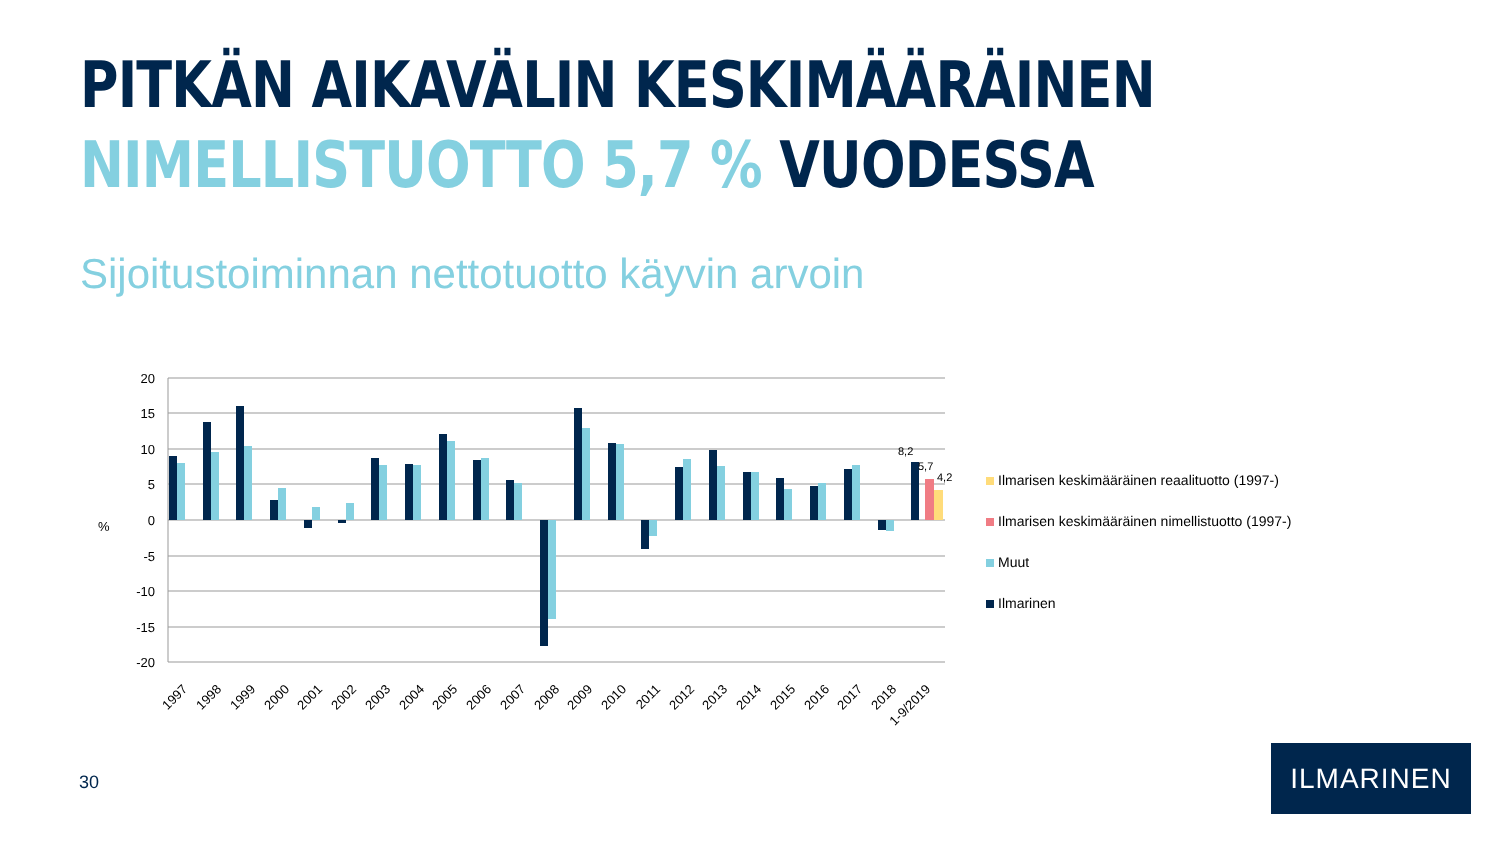PITKÄN AIKAVÄLIN KESKIMÄÄRÄINEN
NIMELLISTUOTTO 5,7 % VUODESSA
Sijoitustoiminnan nettotuotto käyvin arvoin
20
15
10
5
0
-5
-10
-15
-20
%
8,2
5,7
4,2
1997
1998
1999
2000
2001
2002
2003
2004
2005
2006
2007
2008
2009
2010
2011
2012
2013
2014
2015
2016
2017
2018
1-9/2019
Ilmarisen keskimääräinen reaalituotto (1997-)
Ilmarisen keskimääräinen nimellistuotto (1997-)
Muut
Ilmarinen
30
ILMARINEN